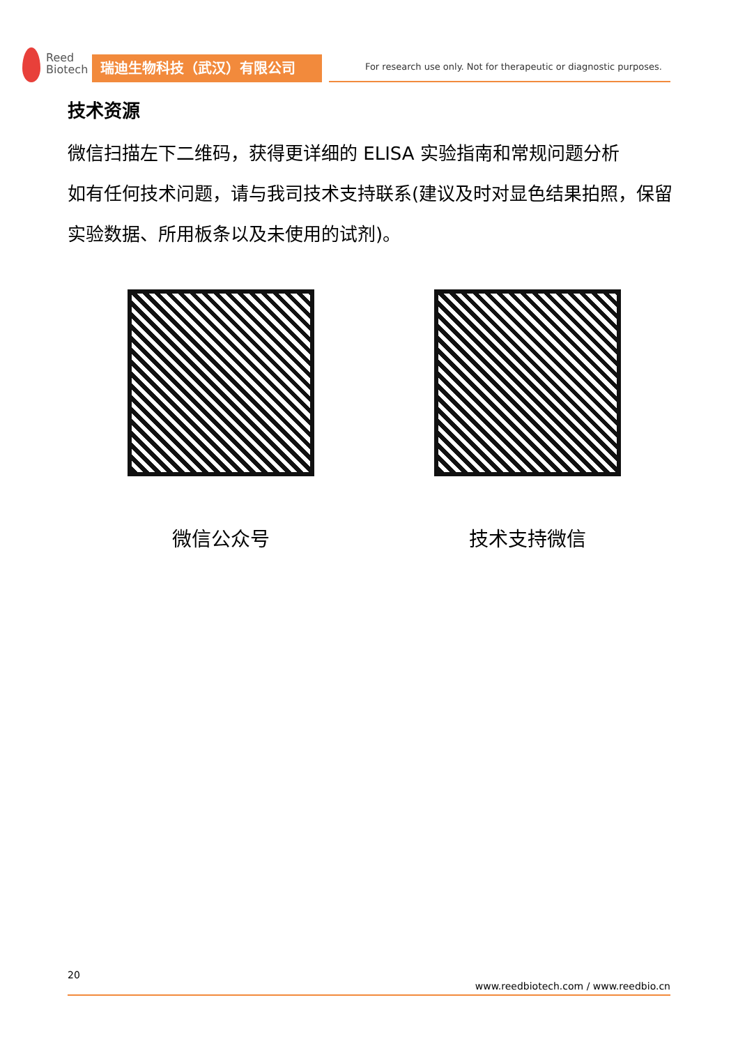Reed
Biotech
瑞迪生物科技（武汉）有限公司
For research use only. Not for therapeutic or diagnostic purposes.
技术资源
微信扫描左下二维码，获得更详细的 ELISA 实验指南和常规问题分析
如有任何技术问题，请与我司技术支持联系(建议及时对显色结果拍照，保留实验数据、所用板条以及未使用的试剂)。
微信公众号 技术支持微信
20
www.reedbiotech.com / www.reedbio.cn